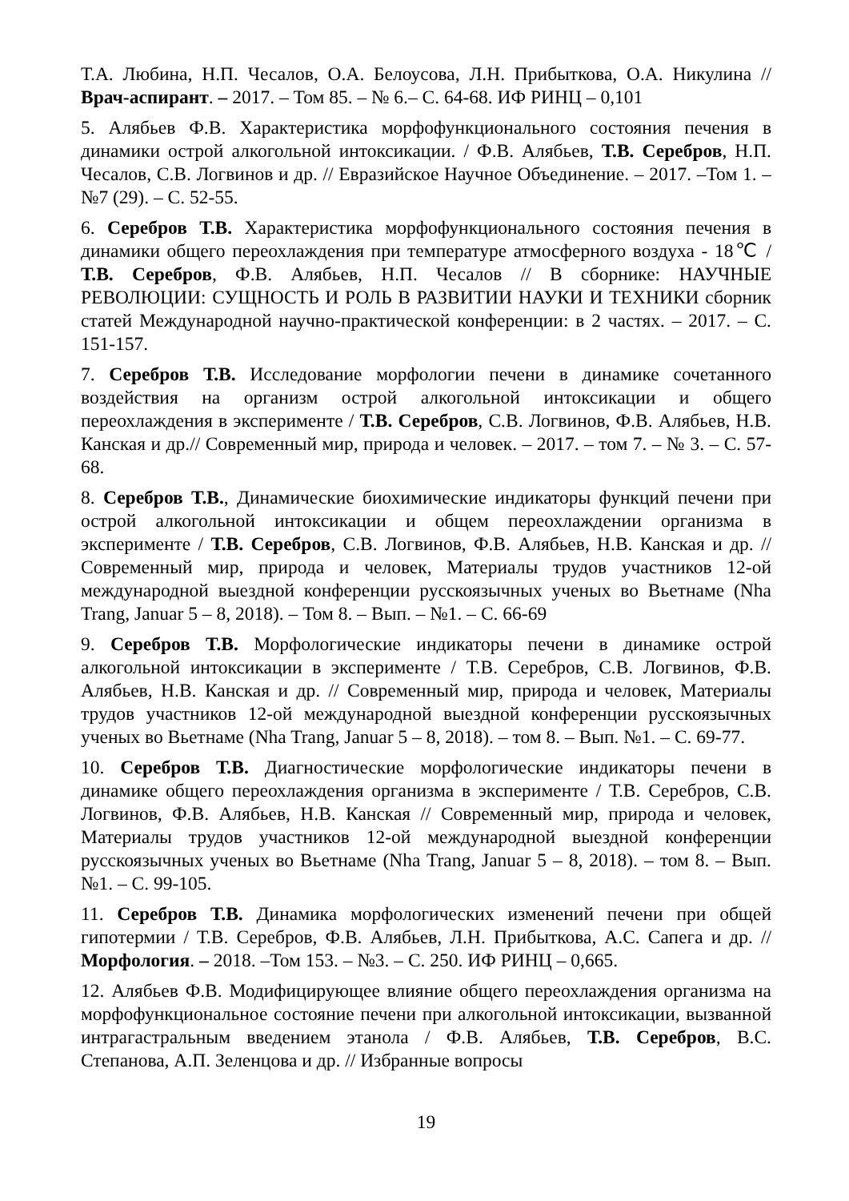Т.А. Любина, Н.П. Чесалов, О.А. Белоусова, Л.Н. Прибыткова, О.А. Никулина // Врач-аспирант. – 2017. – Том 85. – № 6.– С. 64-68. ИФ РИНЦ – 0,101
5. Алябьев Ф.В. Характеристика морфофункционального состояния печения в динамики острой алкогольной интоксикации. / Ф.В. Алябьев, Т.В. Серебров, Н.П. Чесалов, С.В. Логвинов и др. // Евразийское Научное Объединение. – 2017. –Том 1. – №7 (29). – С. 52-55.
6. Серебров Т.В. Характеристика морфофункционального состояния печения в динамики общего переохлаждения при температуре атмосферного воздуха - 18℃ / Т.В. Серебров, Ф.В. Алябьев, Н.П. Чесалов // В сборнике: НАУЧНЫЕ РЕВОЛЮЦИИ: СУЩНОСТЬ И РОЛЬ В РАЗВИТИИ НАУКИ И ТЕХНИКИ сборник статей Международной научно-практической конференции: в 2 частях. – 2017. – С. 151-157.
7. Серебров Т.В. Исследование морфологии печени в динамике сочетанного воздействия на организм острой алкогольной интоксикации и общего переохлаждения в эксперименте / Т.В. Серебров, С.В. Логвинов, Ф.В. Алябьев, Н.В. Канская и др.// Современный мир, природа и человек. – 2017. – том 7. – № 3. – С. 57-68.
8. Серебров Т.В., Динамические биохимические индикаторы функций печени при острой алкогольной интоксикации и общем переохлаждении организма в эксперименте / Т.В. Серебров, С.В. Логвинов, Ф.В. Алябьев, Н.В. Канская и др. // Современный мир, природа и человек, Материалы трудов участников 12-ой международной выездной конференции русскоязычных ученых во Вьетнаме (Nha Trang, Januar 5 – 8, 2018). – Том 8. – Вып. – №1. – С. 66-69
9. Серебров Т.В. Морфологические индикаторы печени в динамике острой алкогольной интоксикации в эксперименте / Т.В. Серебров, С.В. Логвинов, Ф.В. Алябьев, Н.В. Канская и др. // Современный мир, природа и человек, Материалы трудов участников 12-ой международной выездной конференции русскоязычных ученых во Вьетнаме (Nha Trang, Januar 5 – 8, 2018). – том 8. – Вып. №1. – С. 69-77.
10. Серебров Т.В. Диагностические морфологические индикаторы печени в динамике общего переохлаждения организма в эксперименте / Т.В. Серебров, С.В. Логвинов, Ф.В. Алябьев, Н.В. Канская // Современный мир, природа и человек, Материалы трудов участников 12-ой международной выездной конференции русскоязычных ученых во Вьетнаме (Nha Trang, Januar 5 – 8, 2018). – том 8. – Вып. №1. – С. 99-105.
11. Серебров Т.В. Динамика морфологических изменений печени при общей гипотермии / Т.В. Серебров, Ф.В. Алябьев, Л.Н. Прибыткова, А.С. Сапега и др. // Морфология. – 2018. –Том 153. – №3. – С. 250. ИФ РИНЦ – 0,665.
12. Алябьев Ф.В. Модифицирующее влияние общего переохлаждения организма на морфофункциональное состояние печени при алкогольной интоксикации, вызванной интрагастральным введением этанола / Ф.В. Алябьев, Т.В. Серебров, В.С. Степанова, А.П. Зеленцова и др. // Избранные вопросы
19